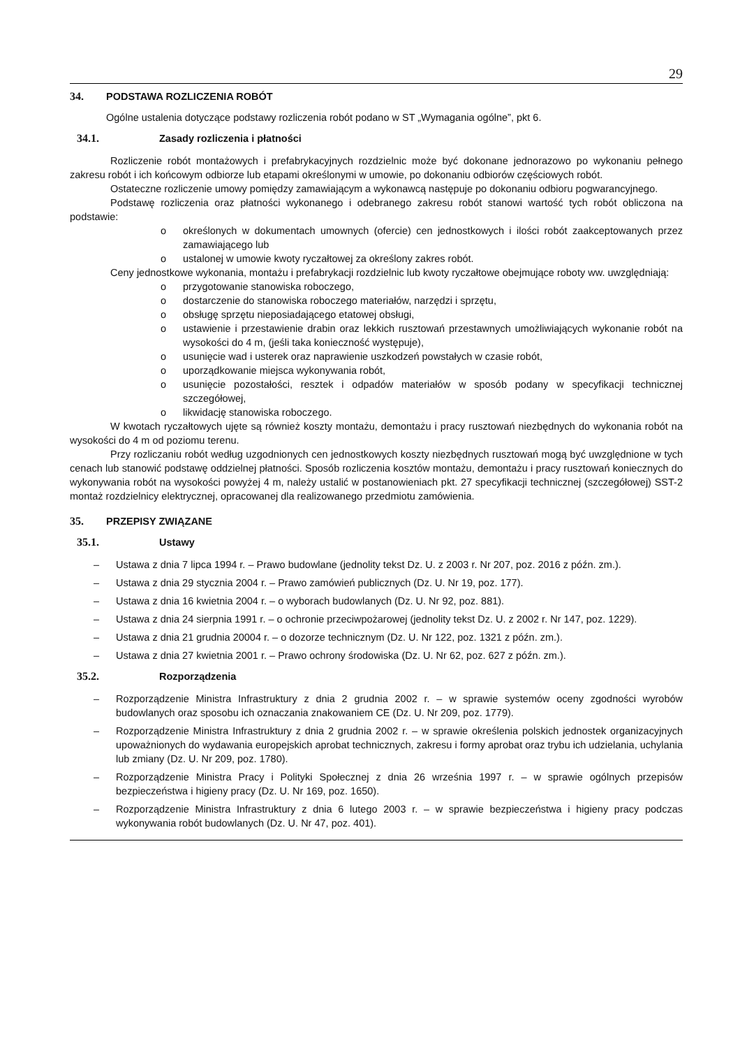29
34. PODSTAWA ROZLICZENIA ROBÓT
Ogólne ustalenia dotyczące podstawy rozliczenia robót podano w ST „Wymagania ogólne”, pkt 6.
34.1. Zasady rozliczenia i płatności
Rozliczenie robót montażowych i prefabrykacyjnych rozdzielnic może być dokonane jednorazowo po wykonaniu pełnego zakresu robót i ich końcowym odbiorze lub etapami określonymi w umowie, po dokonaniu odbiorów częściowych robót.
Ostateczne rozliczenie umowy pomiędzy zamawiającym a wykonawcą następuje po dokonaniu odbioru pogwarancyjnego.
Podstawę rozliczenia oraz płatności wykonanego i odebranego zakresu robót stanowi wartość tych robót obliczona na podstawie:
o określonych w dokumentach umownych (ofercie) cen jednostkowych i ilości robót zaakceptowanych przez zamawiającego lub
o ustalonej w umowie kwoty ryczałtowej za określony zakres robót.
Ceny jednostkowe wykonania, montażu i prefabrykacji rozdzielnic lub kwoty ryczałtowe obejmujące roboty ww. uwzględniają:
o przygotowanie stanowiska roboczego,
o dostarczenie do stanowiska roboczego materiałów, narzędzi i sprzętu,
o obsługę sprzętu nieposiadającego etatowej obsługi,
o ustawienie i przestawienie drabin oraz lekkich rusztowań przestawnych umożliwiających wykonanie robót na wysokości do 4 m, (jeśli taka konieczność występuje),
o usunięcie wad i usterek oraz naprawienie uszkodzeń powstałych w czasie robót,
o uporządkowanie miejsca wykonywania robót,
o usunięcie pozostałości, resztek i odpadów materiałów w sposób podany w specyfikacji technicznej szczegółowej,
o likwidację stanowiska roboczego.
W kwotach ryczałtowych ujęte są również koszty montażu, demontażu i pracy rusztowań niezbędnych do wykonania robót na wysokości do 4 m od poziomu terenu.
Przy rozliczaniu robót według uzgodnionych cen jednostkowych koszty niezbędnych rusztowań mogą być uwzględnione w tych cenach lub stanowić podstawę oddzielnej płatności. Sposób rozliczenia kosztów montażu, demontażu i pracy rusztowań koniecznych do wykonywania robót na wysokości powyżej 4 m, należy ustalić w postanowieniach pkt. 27 specyfikacji technicznej (szczegółowej) SST-2 montaż rozdzielnicy elektrycznej, opracowanej dla realizowanego przedmiotu zamówienia.
35. PRZEPISY ZWIĄZANE
35.1. Ustawy
– Ustawa z dnia 7 lipca 1994 r. – Prawo budowlane (jednolity tekst Dz. U. z 2003 r. Nr 207, poz. 2016 z późn. zm.).
– Ustawa z dnia 29 stycznia 2004 r. – Prawo zamówień publicznych (Dz. U. Nr 19, poz. 177).
– Ustawa z dnia 16 kwietnia 2004 r. – o wyborach budowlanych (Dz. U. Nr 92, poz. 881).
– Ustawa z dnia 24 sierpnia 1991 r. – o ochronie przeciwpożarowej (jednolity tekst Dz. U. z 2002 r. Nr 147, poz. 1229).
– Ustawa z dnia 21 grudnia 20004 r. – o dozorze technicznym (Dz. U. Nr 122, poz. 1321 z późn. zm.).
– Ustawa z dnia 27 kwietnia 2001 r. – Prawo ochrony środowiska (Dz. U. Nr 62, poz. 627 z późn. zm.).
35.2. Rozporządzenia
– Rozporządzenie Ministra Infrastruktury z dnia 2 grudnia 2002 r. – w sprawie systemów oceny zgodności wyrobów budowlanych oraz sposobu ich oznaczania znakowaniem CE (Dz. U. Nr 209, poz. 1779).
– Rozporządzenie Ministra Infrastruktury z dnia 2 grudnia 2002 r. – w sprawie określenia polskich jednostek organizacyjnych upoważnionych do wydawania europejskich aprobat technicznych, zakresu i formy aprobat oraz trybu ich udzielania, uchylania lub zmiany (Dz. U. Nr 209, poz. 1780).
– Rozporządzenie Ministra Pracy i Polityki Społecznej z dnia 26 września 1997 r. – w sprawie ogólnych przepisów bezpieczeństwa i higieny pracy (Dz. U. Nr 169, poz. 1650).
– Rozporządzenie Ministra Infrastruktury z dnia 6 lutego 2003 r. – w sprawie bezpieczeństwa i higieny pracy podczas wykonywania robót budowlanych (Dz. U. Nr 47, poz. 401).